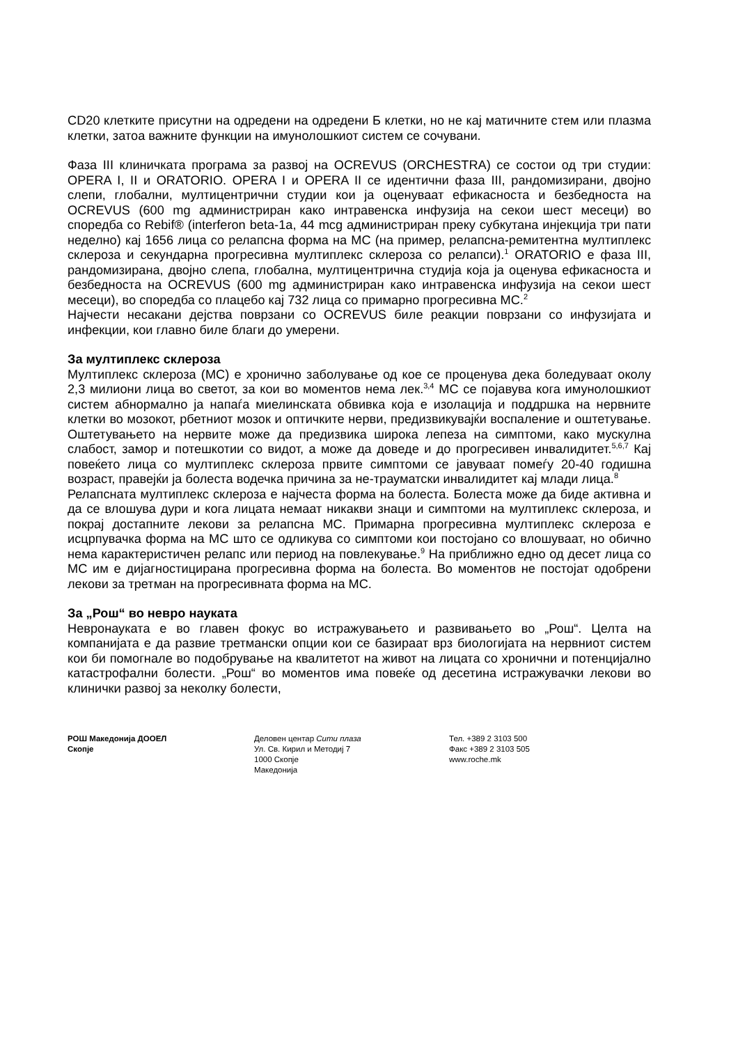CD20 клетките присутни на одредени на одредени Б клетки, но не кај матичните стем или плазма клетки, затоа важните функции на имунолошкиот систем се сочувани.
Фаза III клиничката програма за развој на OCREVUS (ORCHESTRA) се состои од три студии: OPERA I, II и ORATORIO. OPERA I и OPERA II се идентични фаза III, рандомизирани, двојно слепи, глобални, мултицентрични студии кои ја оценуваат ефикасноста и безбедноста на OCREVUS (600 mg администриран како интравенска инфузија на секои шест месеци) во споредба со Rebif® (interferon beta-1a, 44 mcg администриран преку субкутана инјекција три пати неделно) кај 1656 лица со релапсна форма на МС (на пример, релапсна-ремитентна мултиплекс склероза и секундарна прогресивна мултиплекс склероза со релапси).<sup>1</sup> ORATORIO е фаза III, рандомизирана, двојно слепа, глобална, мултицентрична студија која ја оценува ефикасноста и безбедноста на OCREVUS (600 mg администриран како интравенска инфузија на секои шест месеци), во споредба со плацебо кај 732 лица со примарно прогресивна МС.<sup>2</sup>
Најчести несакани дејства поврзани со OCREVUS биле реакции поврзани со инфузијата и инфекции, кои главно биле благи до умерени.
За мултиплекс склероза
Мултиплекс склероза (МС) е хронично заболување од кое се проценува дека боледуваат околу 2,3 милиони лица во светот, за кои во моментов нема лек.<sup>3,4</sup> МС се појавува кога имунолошкиот систем абнормално ја напаѓа миелинската обвивка која е изолација и поддршка на нервните клетки во мозокот, рбетниот мозок и оптичките нерви, предизвикувајќи воспаление и оштетување. Оштетувањето на нервите може да предизвика широка лепеза на симптоми, како мускулна слабост, замор и потешкотии со видот, а може да доведе и до прогресивен инвалидитет.<sup>5,6,7</sup> Кај повеќето лица со мултиплекс склероза првите симптоми се јавуваат помеѓу 20-40 годишна возраст, правејќи ја болеста водечка причина за не-трауматски инвалидитет кај млади лица.<sup>8</sup>
Релапсната мултиплекс склероза е најчеста форма на болеста. Болеста може да биде активна и да се влошува дури и кога лицата немаат никакви знаци и симптоми на мултиплекс склероза, и покрај достапните лекови за релапсна МС. Примарна прогресивна мултиплекс склероза е исцрпувачка форма на МС што се одликува со симптоми кои постојано со влошуваат, но обично нема карактеристичен релапс или период на повлекување.<sup>9</sup> На приближно едно од десет лица со МС им е дијагностицирана прогресивна форма на болеста. Во моментов не постојат одобрени лекови за третман на прогресивната форма на МС.
За „Рош“ во невро науката
Невронауката е во главен фокус во истражувањето и развивањето во „Рош“. Целта на компанијата е да развие третмански опции кои се базираат врз биологијата на нервниот систем кои би помогнале во подобрување на квалитетот на живот на лицата со хронични и потенцијално катастрофални болести. „Рош“ во моментов има повеќе од десетина истражувачки лекови во клинички развој за неколку болести,
РОШ Македонија ДООЕЛ
Скопје
Деловен центар Сити плаза
Ул. Св. Кирил и Методиј 7
1000 Скопје
Македонија
Тел. +389 2 3103 500
Факс +389 2 3103 505
www.roche.mk